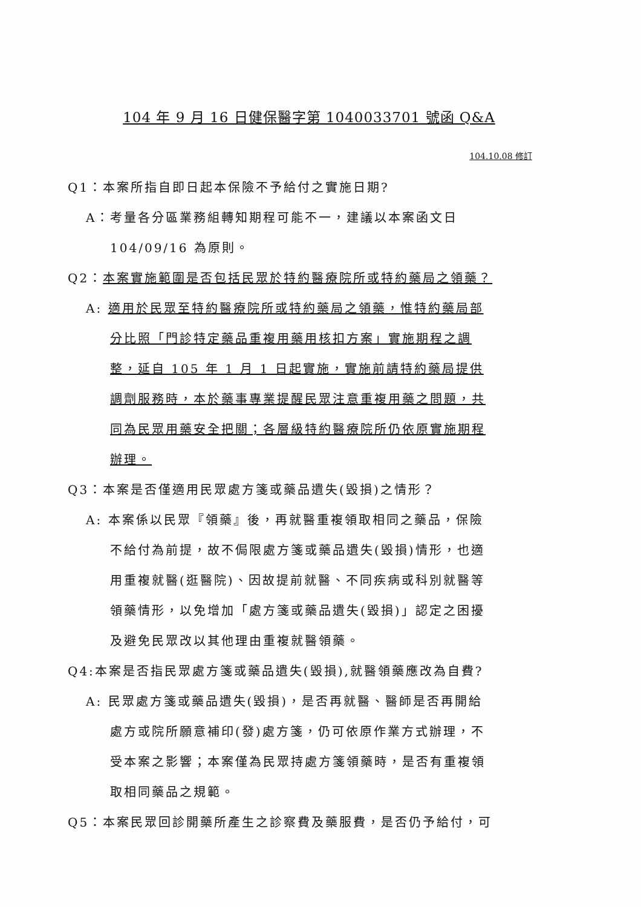104 年 9 月 16 日健保醫字第 1040033701 號函 Q&A
104.10.08 修訂
Q1：本案所指自即日起本保險不予給付之實施日期?
A：考量各分區業務組轉知期程可能不一，建議以本案函文日 104/09/16 為原則。
Q2：本案實施範圍是否包括民眾於特約醫療院所或特約藥局之領藥？
A: 適用於民眾至特約醫療院所或特約藥局之領藥，惟特約藥局部分比照「門診特定藥品重複用藥用核扣方案」實施期程之調整，延自 105 年 1 月 1 日起實施，實施前請特約藥局提供調劑服務時，本於藥事專業提醒民眾注意重複用藥之問題，共同為民眾用藥安全把關；各層級特約醫療院所仍依原實施期程辦理。
Q3：本案是否僅適用民眾處方箋或藥品遺失(毀損)之情形？
A: 本案係以民眾『領藥』後，再就醫重複領取相同之藥品，保險不給付為前提，故不侷限處方箋或藥品遺失(毀損)情形，也適用重複就醫(逛醫院)、因故提前就醫、不同疾病或科別就醫等領藥情形，以免增加「處方箋或藥品遺失(毀損)」認定之困擾及避免民眾改以其他理由重複就醫領藥。
Q4:本案是否指民眾處方箋或藥品遺失(毀損),就醫領藥應改為自費?
A: 民眾處方箋或藥品遺失(毀損)，是否再就醫、醫師是否再開給處方或院所願意補印(發)處方箋，仍可依原作業方式辦理，不受本案之影響；本案僅為民眾持處方箋領藥時，是否有重複領取相同藥品之規範。
Q5：本案民眾回診開藥所產生之診察費及藥服費，是否仍予給付，可